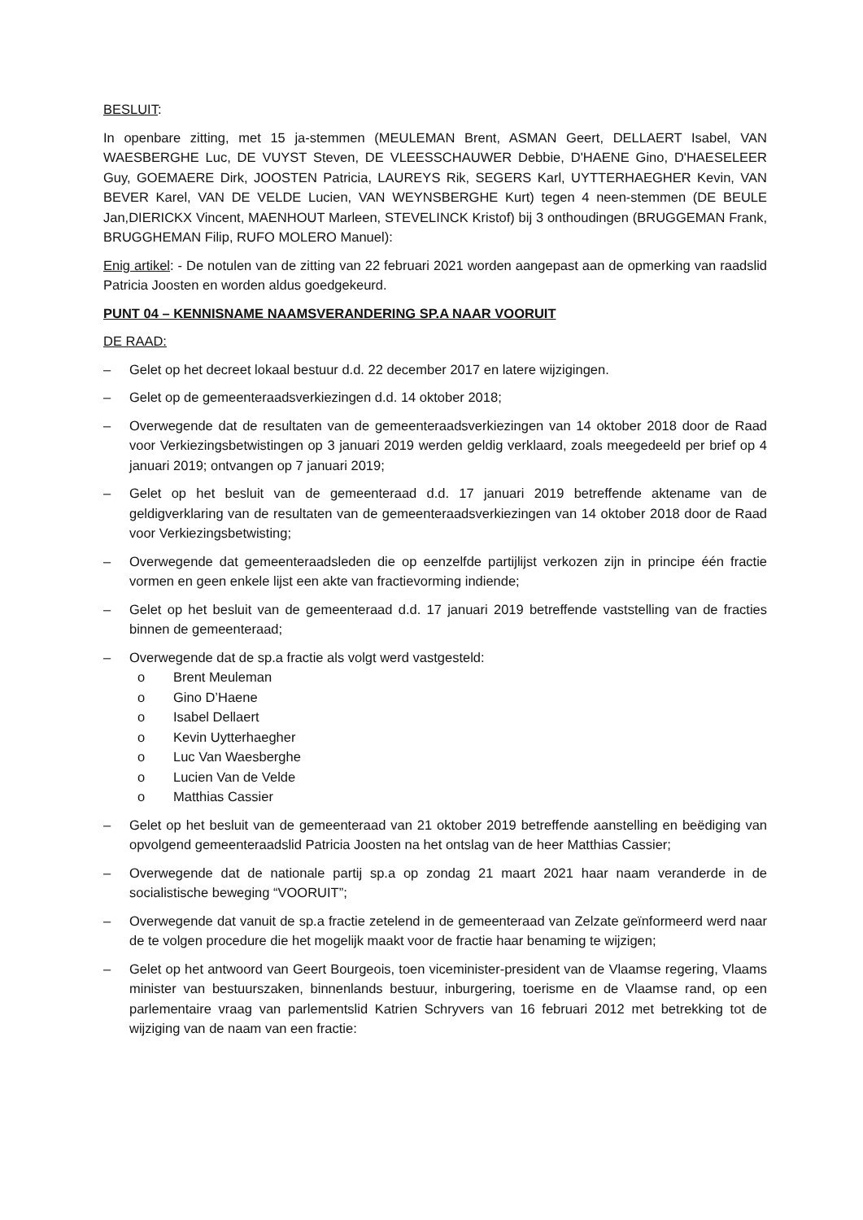BESLUIT:
In openbare zitting, met 15 ja-stemmen (MEULEMAN Brent, ASMAN Geert, DELLAERT Isabel, VAN WAESBERGHE Luc, DE VUYST Steven, DE VLEESSCHAUWER Debbie, D'HAENE Gino, D'HAESELEER Guy, GOEMAERE Dirk, JOOSTEN Patricia, LAUREYS Rik, SEGERS Karl, UYTTERHAEGHER Kevin, VAN BEVER Karel, VAN DE VELDE Lucien, VAN WEYNSBERGHE Kurt) tegen 4 neen-stemmen (DE BEULE Jan,DIERICKX Vincent, MAENHOUT Marleen, STEVELINCK Kristof) bij 3 onthoudingen (BRUGGEMAN Frank, BRUGGHEMAN Filip, RUFO MOLERO Manuel):
Enig artikel: - De notulen van de zitting van 22 februari 2021 worden aangepast aan de opmerking van raadslid Patricia Joosten en worden aldus goedgekeurd.
PUNT 04 – KENNISNAME NAAMSVERANDERING SP.A NAAR VOORUIT
DE RAAD:
– Gelet op het decreet lokaal bestuur d.d. 22 december 2017 en latere wijzigingen.
– Gelet op de gemeenteraadsverkiezingen d.d. 14 oktober 2018;
– Overwegende dat de resultaten van de gemeenteraadsverkiezingen van 14 oktober 2018 door de Raad voor Verkiezingsbetwistingen op 3 januari 2019 werden geldig verklaard, zoals meegedeeld per brief op 4 januari 2019; ontvangen op 7 januari 2019;
– Gelet op het besluit van de gemeenteraad d.d. 17 januari 2019 betreffende aktename van de geldigverklaring van de resultaten van de gemeenteraadsverkiezingen van 14 oktober 2018 door de Raad voor Verkiezingsbetwisting;
– Overwegende dat gemeenteraadsleden die op eenzelfde partijlijst verkozen zijn in principe één fractie vormen en geen enkele lijst een akte van fractievorming indiende;
– Gelet op het besluit van de gemeenteraad d.d. 17 januari 2019 betreffende vaststelling van de fracties binnen de gemeenteraad;
– Overwegende dat de sp.a fractie als volgt werd vastgesteld:
o Brent Meuleman
o Gino D’Haene
o Isabel Dellaert
o Kevin Uytterhaegher
o Luc Van Waesberghe
o Lucien Van de Velde
o Matthias Cassier
– Gelet op het besluit van de gemeenteraad van 21 oktober 2019 betreffende aanstelling en beëdiging van opvolgend gemeenteraadslid Patricia Joosten na het ontslag van de heer Matthias Cassier;
– Overwegende dat de nationale partij sp.a op zondag 21 maart 2021 haar naam veranderde in de socialistische beweging “VOORUIT”;
– Overwegende dat vanuit de sp.a fractie zetelend in de gemeenteraad van Zelzate geïnformeerd werd naar de te volgen procedure die het mogelijk maakt voor de fractie haar benaming te wijzigen;
– Gelet op het antwoord van Geert Bourgeois, toen viceminister-president van de Vlaamse regering, Vlaams minister van bestuurszaken, binnenlands bestuur, inburgering, toerisme en de Vlaamse rand, op een parlementaire vraag van parlementslid Katrien Schryvers van 16 februari 2012 met betrekking tot de wijziging van de naam van een fractie: